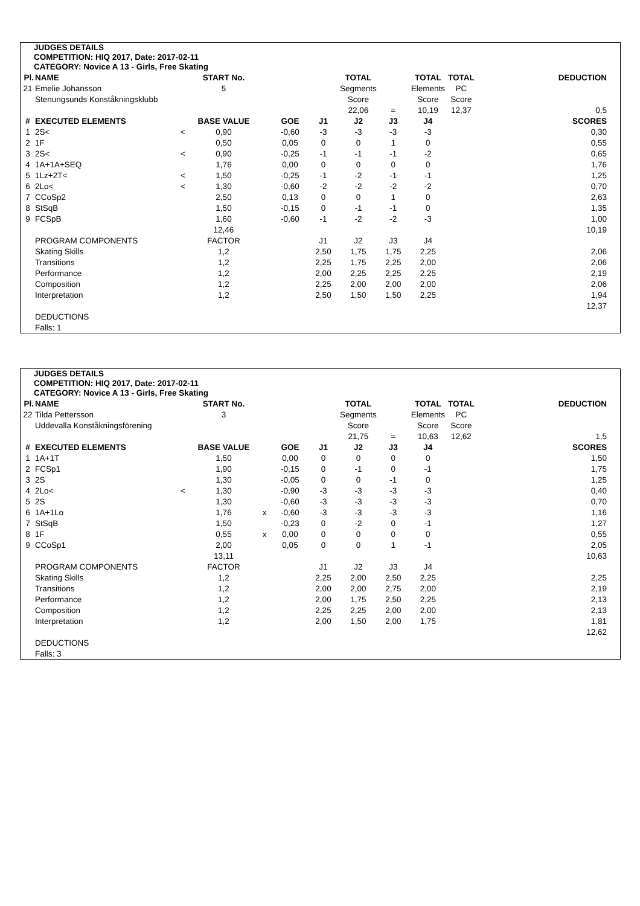JUDGES DETAILS
COMPETITION: HIQ 2017, Date: 2017-02-11
CATEGORY: Novice A 13 - Girls, Free Skating
| Pl. | NAME | | START No. | | | | TOTAL | | TOTAL | TOTAL | DEDUCTION |
| 21 | Emelie Johansson | | 5 | | | | Segments | | Elements | PC | |
| | Stenungsunds Konståkningsklubb | | | | | | Score | | Score | Score | |
| | | | | | | | 22,06 | = | 10,19 | 12,37 | 0,5 |
| # | EXECUTED ELEMENTS | | BASE VALUE | | GOE | J1 | J2 | J3 | J4 | | SCORES |
| 1 | 2S< | < | 0,90 | | -0,60 | -3 | -3 | -3 | -3 | | 0,30 |
| 2 | 1F | | 0,50 | | 0,05 | 0 | 0 | 1 | 0 | | 0,55 |
| 3 | 2S< | < | 0,90 | | -0,25 | -1 | -1 | -1 | -2 | | 0,65 |
| 4 | 1A+1A+SEQ | | 1,76 | | 0,00 | 0 | 0 | 0 | 0 | | 1,76 |
| 5 | 1Lz+2T< | < | 1,50 | | -0,25 | -1 | -2 | -1 | -1 | | 1,25 |
| 6 | 2Lo< | < | 1,30 | | -0,60 | -2 | -2 | -2 | -2 | | 0,70 |
| 7 | CCoSp2 | | 2,50 | | 0,13 | 0 | 0 | 1 | 0 | | 2,63 |
| 8 | StSqB | | 1,50 | | -0,15 | 0 | -1 | -1 | 0 | | 1,35 |
| 9 | FCSpB | | 1,60 | | -0,60 | -1 | -2 | -2 | -3 | | 1,00 |
| | | | 12,46 | | | | | | | | 10,19 |
| | PROGRAM COMPONENTS | | FACTOR | | | J1 | J2 | J3 | J4 | | |
| | Skating Skills | | 1,2 | | | 2,50 | 1,75 | 1,75 | 2,25 | | 2,06 |
| | Transitions | | 1,2 | | | 2,25 | 1,75 | 2,25 | 2,00 | | 2,06 |
| | Performance | | 1,2 | | | 2,00 | 2,25 | 2,25 | 2,25 | | 2,19 |
| | Composition | | 1,2 | | | 2,25 | 2,00 | 2,00 | 2,00 | | 2,06 |
| | Interpretation | | 1,2 | | | 2,50 | 1,50 | 1,50 | 2,25 | | 1,94 |
| | | | | | | | | | | | 12,37 |
| | DEDUCTIONS | | | | | | | | | | |
| | Falls: 1 | | | | | | | | | | |
JUDGES DETAILS
COMPETITION: HIQ 2017, Date: 2017-02-11
CATEGORY: Novice A 13 - Girls, Free Skating
| Pl. | NAME | | START No. | | | | TOTAL | | TOTAL | TOTAL | DEDUCTION |
| 22 | Tilda Pettersson | | 3 | | | | Segments | | Elements | PC | |
| | Uddevalla Konståkningsförening | | | | | | Score | | Score | Score | |
| | | | | | | | 21,75 | = | 10,63 | 12,62 | 1,5 |
| # | EXECUTED ELEMENTS | | BASE VALUE | | GOE | J1 | J2 | J3 | J4 | | SCORES |
| 1 | 1A+1T | | 1,50 | | 0,00 | 0 | 0 | 0 | 0 | | 1,50 |
| 2 | FCSp1 | | 1,90 | | -0,15 | 0 | -1 | 0 | -1 | | 1,75 |
| 3 | 2S | | 1,30 | | -0,05 | 0 | 0 | -1 | 0 | | 1,25 |
| 4 | 2Lo< | < | 1,30 | | -0,90 | -3 | -3 | -3 | -3 | | 0,40 |
| 5 | 2S | | 1,30 | | -0,60 | -3 | -3 | -3 | -3 | | 0,70 |
| 6 | 1A+1Lo | | 1,76 | x | -0,60 | -3 | -3 | -3 | -3 | | 1,16 |
| 7 | StSqB | | 1,50 | | -0,23 | 0 | -2 | 0 | -1 | | 1,27 |
| 8 | 1F | | 0,55 | x | 0,00 | 0 | 0 | 0 | 0 | | 0,55 |
| 9 | CCoSp1 | | 2,00 | | 0,05 | 0 | 0 | 1 | -1 | | 2,05 |
| | | | 13,11 | | | | | | | | 10,63 |
| | PROGRAM COMPONENTS | | FACTOR | | | J1 | J2 | J3 | J4 | | |
| | Skating Skills | | 1,2 | | | 2,25 | 2,00 | 2,50 | 2,25 | | 2,25 |
| | Transitions | | 1,2 | | | 2,00 | 2,00 | 2,75 | 2,00 | | 2,19 |
| | Performance | | 1,2 | | | 2,00 | 1,75 | 2,50 | 2,25 | | 2,13 |
| | Composition | | 1,2 | | | 2,25 | 2,25 | 2,00 | 2,00 | | 2,13 |
| | Interpretation | | 1,2 | | | 2,00 | 1,50 | 2,00 | 1,75 | | 1,81 |
| | | | | | | | | | | | 12,62 |
| | DEDUCTIONS | | | | | | | | | | |
| | Falls: 3 | | | | | | | | | | |